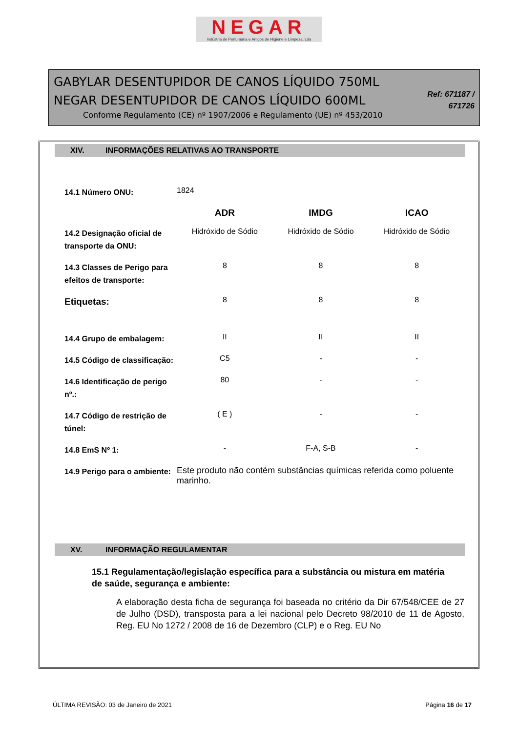NEGAR
Indústria de Perfumaria e Artigos de Higiene e Limpeza, Lda
GABYLAR DESENTUPIDOR DE CANOS LÍQUIDO 750ML
NEGAR DESENTUPIDOR DE CANOS LÍQUIDO 600ML
Conforme Regulamento (CE) nº 1907/2006 e Regulamento (UE) nº 453/2010
Ref: 671187 / 671726
XIV. INFORMAÇÕES RELATIVAS AO TRANSPORTE
| 14.1 Número ONU: | 1824 | | |
| | ADR | IMDG | ICAO |
| 14.2 Designação oficial de transporte da ONU: | Hidróxido de Sódio | Hidróxido de Sódio | Hidróxido de Sódio |
| 14.3 Classes de Perigo para efeitos de transporte: | 8 | 8 | 8 |
| Etiquetas: | 8 | 8 | 8 |
| 14.4 Grupo de embalagem: | II | II | II |
| 14.5 Código de classificação: | C5 | - | - |
| 14.6 Identificação de perigo nº.: | 80 | - | - |
| 14.7 Código de restrição de túnel: | ( E ) | - | - |
| 14.8 EmS Nº 1: | - | F-A, S-B | - |
| 14.9 Perigo para o ambiente: | Este produto não contém substâncias químicas referida como poluente marinho. | | |
XV. INFORMAÇÃO REGULAMENTAR
15.1 Regulamentação/legislação específica para a substância ou mistura em matéria de saúde, segurança e ambiente:
A elaboração desta ficha de segurança foi baseada no critério da Dir 67/548/CEE de 27 de Julho (DSD), transposta para a lei nacional pelo Decreto 98/2010 de 11 de Agosto, Reg. EU No 1272 / 2008 de 16 de Dezembro (CLP) e o Reg. EU No
ÚLTIMA REVISÃO: 03 de Janeiro de 2021 Página 16 de 17